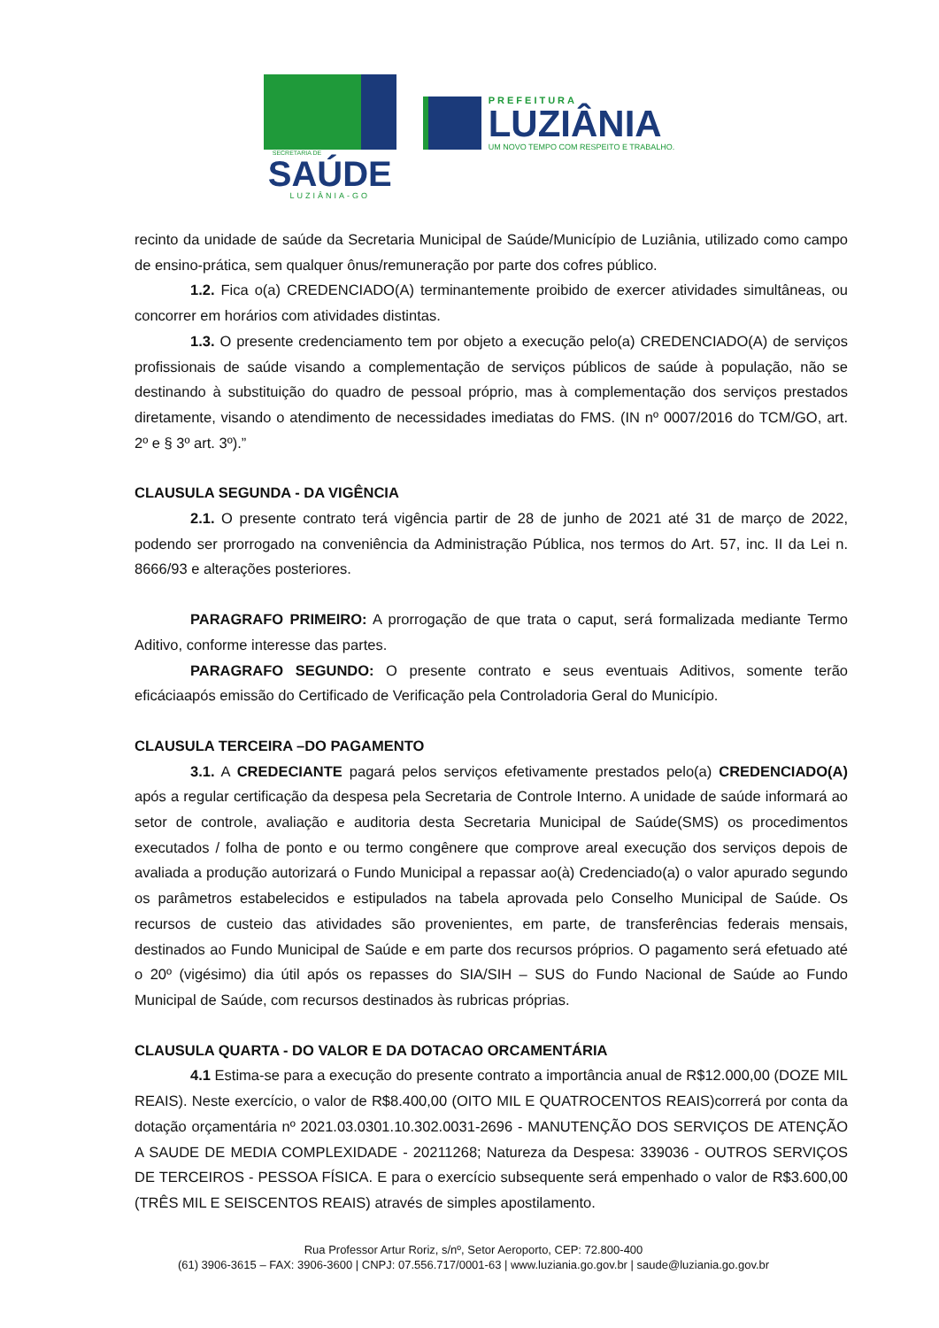SECRETARIA DE
SAÚDE
LUZIÂNIA-GO
PREFEITURA
LUZIÂNIA
UM NOVO TEMPO COM RESPEITO E TRABALHO.
recinto da unidade de saúde da Secretaria Municipal de Saúde/Município de Luziânia, utilizado como campo de ensino-prática, sem qualquer ônus/remuneração por parte dos cofres público.
1.2. Fica o(a) CREDENCIADO(A) terminantemente proibido de exercer atividades simultâneas, ou concorrer em horários com atividades distintas.
1.3. O presente credenciamento tem por objeto a execução pelo(a) CREDENCIADO(A) de serviços profissionais de saúde visando a complementação de serviços públicos de saúde à população, não se destinando à substituição do quadro de pessoal próprio, mas à complementação dos serviços prestados diretamente, visando o atendimento de necessidades imediatas do FMS. (IN nº 0007/2016 do TCM/GO, art. 2º e § 3º art. 3º).”
CLAUSULA SEGUNDA - DA VIGÊNCIA
2.1. O presente contrato terá vigência partir de 28 de junho de 2021 até 31 de março de 2022, podendo ser prorrogado na conveniência da Administração Pública, nos termos do Art. 57, inc. II da Lei n. 8666/93 e alterações posteriores.
PARAGRAFO PRIMEIRO: A prorrogação de que trata o caput, será formalizada mediante Termo Aditivo, conforme interesse das partes.
PARAGRAFO SEGUNDO: O presente contrato e seus eventuais Aditivos, somente terão eficáciaapós emissão do Certificado de Verificação pela Controladoria Geral do Município.
CLAUSULA TERCEIRA –DO PAGAMENTO
3.1. A CREDECIANTE pagará pelos serviços efetivamente prestados pelo(a) CREDENCIADO(A) após a regular certificação da despesa pela Secretaria de Controle Interno. A unidade de saúde informará ao setor de controle, avaliação e auditoria desta Secretaria Municipal de Saúde(SMS) os procedimentos executados / folha de ponto e ou termo congênere que comprove areal execução dos serviços depois de avaliada a produção autorizará o Fundo Municipal a repassar ao(à) Credenciado(a) o valor apurado segundo os parâmetros estabelecidos e estipulados na tabela aprovada pelo Conselho Municipal de Saúde. Os recursos de custeio das atividades são provenientes, em parte, de transferências federais mensais, destinados ao Fundo Municipal de Saúde e em parte dos recursos próprios. O pagamento será efetuado até o 20º (vigésimo) dia útil após os repasses do SIA/SIH – SUS do Fundo Nacional de Saúde ao Fundo Municipal de Saúde, com recursos destinados às rubricas próprias.
CLAUSULA QUARTA - DO VALOR E DA DOTACAO ORCAMENTÁRIA
4.1 Estima-se para a execução do presente contrato a importância anual de R$12.000,00 (DOZE MIL REAIS). Neste exercício, o valor de R$8.400,00 (OITO MIL E QUATROCENTOS REAIS)correrá por conta da dotação orçamentária nº 2021.03.0301.10.302.0031-2696 - MANUTENÇÃO DOS SERVIÇOS DE ATENÇÃO A SAUDE DE MEDIA COMPLEXIDADE - 20211268; Natureza da Despesa: 339036 - OUTROS SERVIÇOS DE TERCEIROS - PESSOA FÍSICA. E para o exercício subsequente será empenhado o valor de R$3.600,00 (TRÊS MIL E SEISCENTOS REAIS) através de simples apostilamento.
Rua Professor Artur Roriz, s/nº, Setor Aeroporto, CEP: 72.800-400
(61) 3906-3615 – FAX: 3906-3600 | CNPJ: 07.556.717/0001-63 | www.luziania.go.gov.br | saude@luziania.go.gov.br